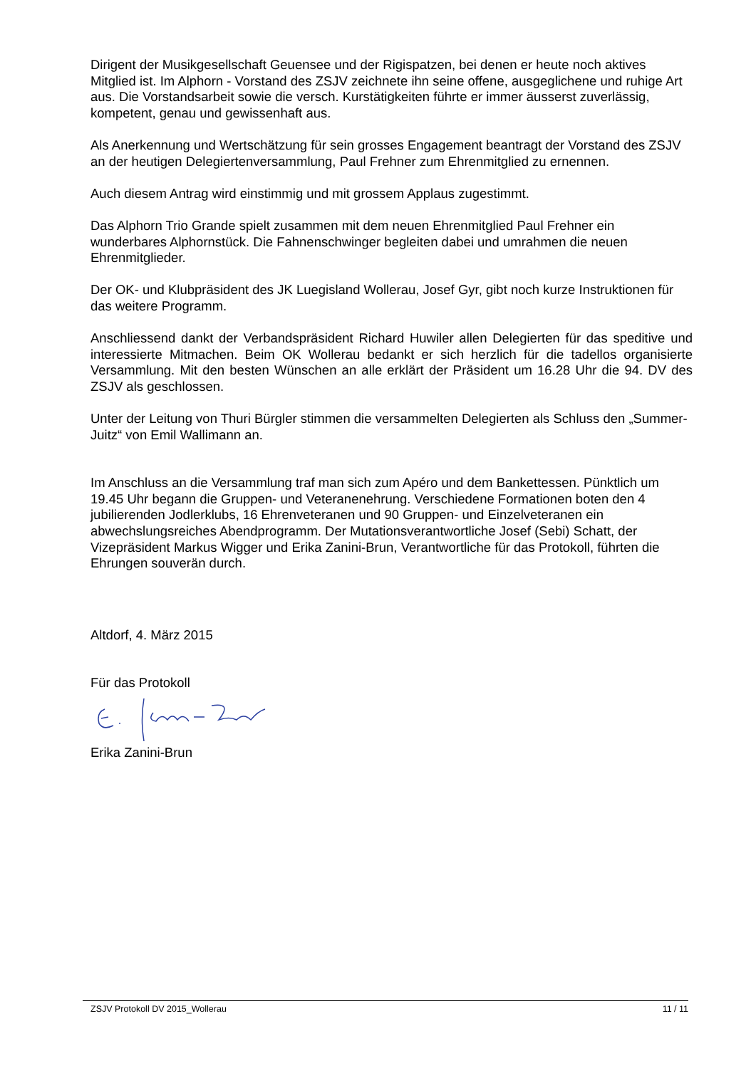Dirigent der Musikgesellschaft Geuensee und der Rigispatzen, bei denen er heute noch aktives Mitglied ist. Im Alphorn - Vorstand des ZSJV zeichnete ihn seine offene, ausgeglichene und ruhige Art aus. Die Vorstandsarbeit sowie die versch. Kurstätigkeiten führte er immer äusserst zuverlässig, kompetent, genau und gewissenhaft aus.
Als Anerkennung und Wertschätzung für sein grosses Engagement beantragt der Vorstand des ZSJV an der heutigen Delegiertenversammlung, Paul Frehner zum Ehrenmitglied zu ernennen.
Auch diesem Antrag wird einstimmig und mit grossem Applaus zugestimmt.
Das Alphorn Trio Grande spielt zusammen mit dem neuen Ehrenmitglied Paul Frehner ein wunderbares Alphornstück. Die Fahnenschwinger begleiten dabei und umrahmen die neuen Ehrenmitglieder.
Der OK- und Klubpräsident des JK Luegisland Wollerau, Josef Gyr, gibt noch kurze Instruktionen für das weitere Programm.
Anschliessend dankt der Verbandspräsident Richard Huwiler allen Delegierten für das speditive und interessierte Mitmachen. Beim OK Wollerau bedankt er sich herzlich für die tadellos organisierte Versammlung. Mit den besten Wünschen an alle erklärt der Präsident um 16.28 Uhr die 94. DV des ZSJV als geschlossen.
Unter der Leitung von Thuri Bürgler stimmen die versammelten Delegierten als Schluss den „Summer- Juitz“ von Emil Wallimann an.
Im Anschluss an die Versammlung traf man sich zum Apéro und dem Bankettessen. Pünktlich um 19.45 Uhr begann die Gruppen- und Veteranenehrung. Verschiedene Formationen boten den 4 jubilierenden Jodlerklubs, 16 Ehrenveteranen und 90 Gruppen- und Einzelveteranen ein abwechslungsreiches Abendprogramm. Der Mutationsverantwortliche Josef (Sebi) Schatt, der Vizepräsident Markus Wigger und Erika Zanini-Brun, Verantwortliche für das Protokoll, führten die Ehrungen souverän durch.
Altdorf, 4. März 2015
Für das Protokoll
Erika Zanini-Brun
ZSJV Protokoll DV 2015_Wollerau 11 / 11